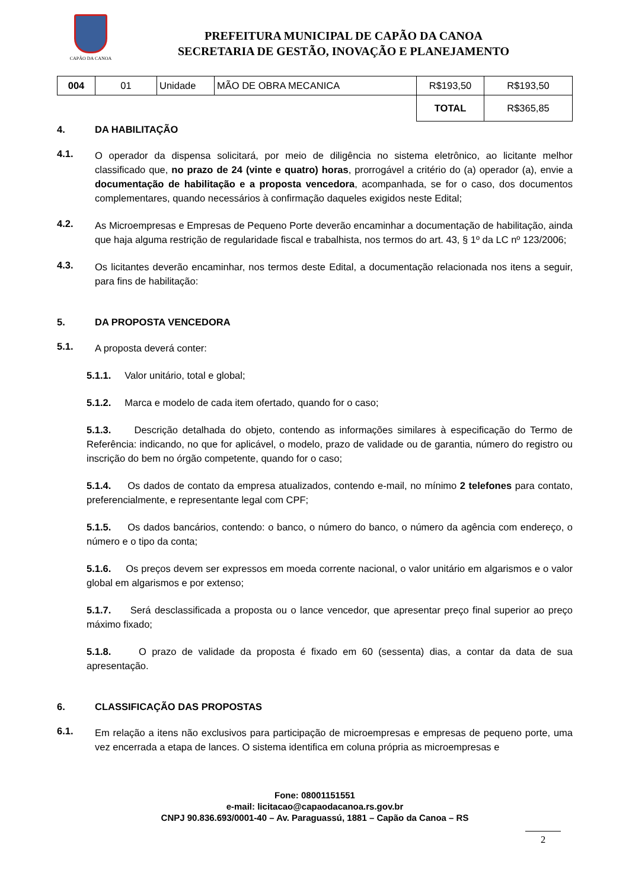CAPÃO DA CANOA
PREFEITURA MUNICIPAL DE CAPÃO DA CANOA
SECRETARIA DE GESTÃO, INOVAÇÃO E PLANEJAMENTO
| 004 | 01 | Unidade | MÃO DE OBRA MECANICA | R$193,50 | R$193,50 |
| | | | | TOTAL | R$365,85 |
4. DA HABILITAÇÃO
4.1.
O operador da dispensa solicitará, por meio de diligência no sistema eletrônico, ao licitante melhor classificado que, no prazo de 24 (vinte e quatro) horas, prorrogável a critério do (a) operador (a), envie a documentação de habilitação e a proposta vencedora, acompanhada, se for o caso, dos documentos complementares, quando necessários à confirmação daqueles exigidos neste Edital;
4.2.
As Microempresas e Empresas de Pequeno Porte deverão encaminhar a documentação de habilitação, ainda que haja alguma restrição de regularidade fiscal e trabalhista, nos termos do art. 43, § 1º da LC nº 123/2006;
4.3.
Os licitantes deverão encaminhar, nos termos deste Edital, a documentação relacionada nos itens a seguir, para fins de habilitação:
5. DA PROPOSTA VENCEDORA
5.1.
A proposta deverá conter:
5.1.1. Valor unitário, total e global;
5.1.2. Marca e modelo de cada item ofertado, quando for o caso;
5.1.3. Descrição detalhada do objeto, contendo as informações similares à especificação do Termo de Referência: indicando, no que for aplicável, o modelo, prazo de validade ou de garantia, número do registro ou inscrição do bem no órgão competente, quando for o caso;
5.1.4. Os dados de contato da empresa atualizados, contendo e-mail, no mínimo 2 telefones para contato, preferencialmente, e representante legal com CPF;
5.1.5. Os dados bancários, contendo: o banco, o número do banco, o número da agência com endereço, o número e o tipo da conta;
5.1.6. Os preços devem ser expressos em moeda corrente nacional, o valor unitário em algarismos e o valor global em algarismos e por extenso;
5.1.7. Será desclassificada a proposta ou o lance vencedor, que apresentar preço final superior ao preço máximo fixado;
5.1.8. O prazo de validade da proposta é fixado em 60 (sessenta) dias, a contar da data de sua apresentação.
6. CLASSIFICAÇÃO DAS PROPOSTAS
6.1.
Em relação a itens não exclusivos para participação de microempresas e empresas de pequeno porte, uma vez encerrada a etapa de lances. O sistema identifica em coluna própria as microempresas e
Fone: 08001151551
e-mail: licitacao@capaodacanoa.rs.gov.br
CNPJ 90.836.693/0001-40 – Av. Paraguassú, 1881 – Capão da Canoa – RS
2